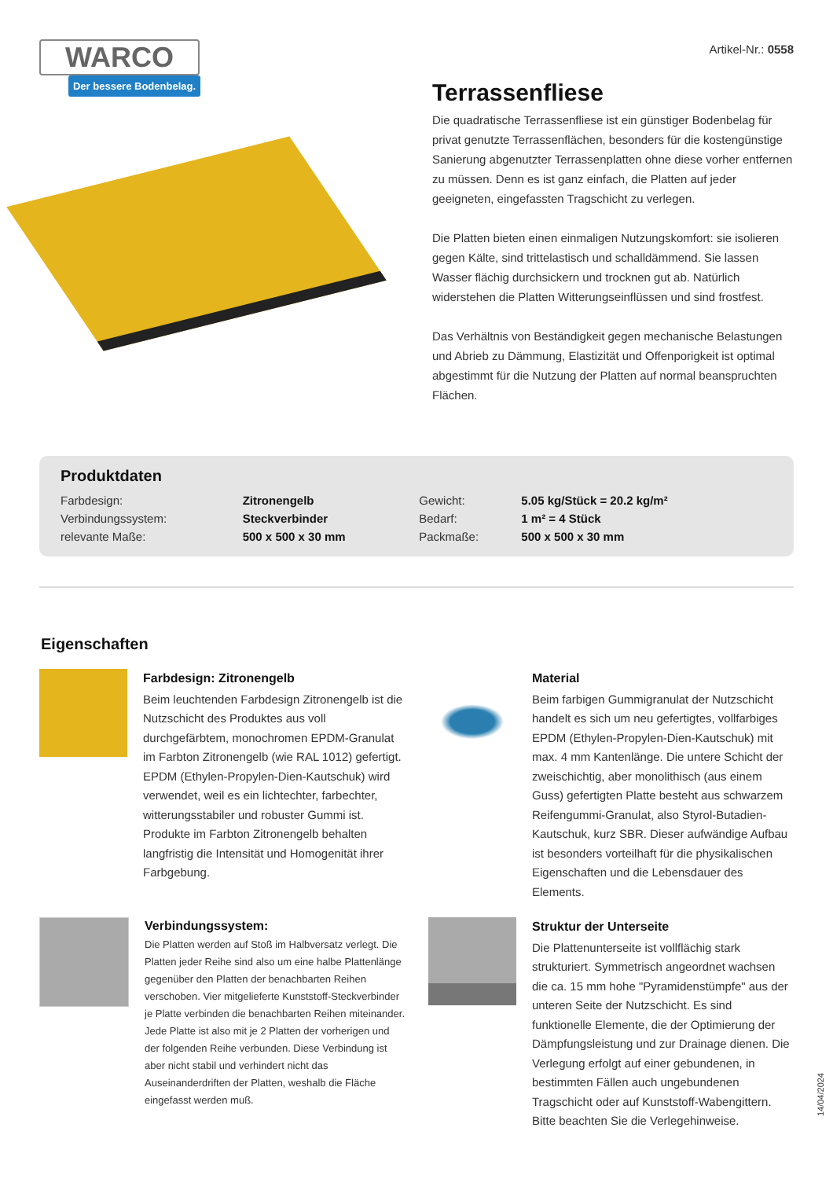WARCO
Der bessere Bodenbelag.
Artikel-Nr.: 0558
Terrassenfliese
Die quadratische Terrassenfliese ist ein günstiger Bodenbelag für privat genutzte Terrassenflächen, besonders für die kostengünstige Sanierung abgenutzter Terrassenplatten ohne diese vorher entfernen zu müssen. Denn es ist ganz einfach, die Platten auf jeder geeigneten, eingefassten Tragschicht zu verlegen.
Die Platten bieten einen einmaligen Nutzungskomfort: sie isolieren gegen Kälte, sind trittelastisch und schalldämmend. Sie lassen Wasser flächig durchsickern und trocknen gut ab. Natürlich widerstehen die Platten Witterungseinflüssen und sind frostfest.
Das Verhältnis von Beständigkeit gegen mechanische Belastungen und Abrieb zu Dämmung, Elastizität und Offenporigkeit ist optimal abgestimmt für die Nutzung der Platten auf normal beanspruchten Flächen.
Produktdaten
| Farbdesign: | Zitronengelb | Gewicht: | 5.05 kg/Stück = 20.2 kg/m² |
| Verbindungssystem: | Steckverbinder | Bedarf: | 1 m² = 4 Stück |
| relevante Maße: | 500 x 500 x 30 mm | Packmaße: | 500 x 500 x 30 mm |
Eigenschaften
Farbdesign: Zitronengelb
Beim leuchtenden Farbdesign Zitronengelb ist die Nutzschicht des Produktes aus voll durchgefärbtem, monochromen EPDM-Granulat im Farbton Zitronengelb (wie RAL 1012) gefertigt. EPDM (Ethylen-Propylen-Dien-Kautschuk) wird verwendet, weil es ein lichtechter, farbechter, witterungsstabiler und robuster Gummi ist. Produkte im Farbton Zitronengelb behalten langfristig die Intensität und Homogenität ihrer Farbgebung.
Material
Beim farbigen Gummigranulat der Nutzschicht handelt es sich um neu gefertigtes, vollfarbiges EPDM (Ethylen-Propylen-Dien-Kautschuk) mit max. 4 mm Kantenlänge. Die untere Schicht der zweischichtig, aber monolithisch (aus einem Guss) gefertigten Platte besteht aus schwarzem Reifengummi-Granulat, also Styrol-Butadien-Kautschuk, kurz SBR. Dieser aufwändige Aufbau ist besonders vorteilhaft für die physikalischen Eigenschaften und die Lebensdauer des Elements.
Verbindungssystem:
Die Platten werden auf Stoß im Halbversatz verlegt. Die Platten jeder Reihe sind also um eine halbe Plattenlänge gegenüber den Platten der benachbarten Reihen verschoben. Vier mitgelieferte Kunststoff-Steckverbinder je Platte verbinden die benachbarten Reihen miteinander. Jede Platte ist also mit je 2 Platten der vorherigen und der folgenden Reihe verbunden. Diese Verbindung ist aber nicht stabil und verhindert nicht das Auseinanderdriften der Platten, weshalb die Fläche eingefasst werden muß.
Struktur der Unterseite
Die Plattenunterseite ist vollflächig stark strukturiert. Symmetrisch angeordnet wachsen die ca. 15 mm hohe "Pyramidenstümpfe" aus der unteren Seite der Nutzschicht. Es sind funktionelle Elemente, die der Optimierung der Dämpfungsleistung und zur Drainage dienen. Die Verlegung erfolgt auf einer gebundenen, in bestimmten Fällen auch ungebundenen Tragschicht oder auf Kunststoff-Wabengittern. Bitte beachten Sie die Verlegehinweise.
14/04/2024